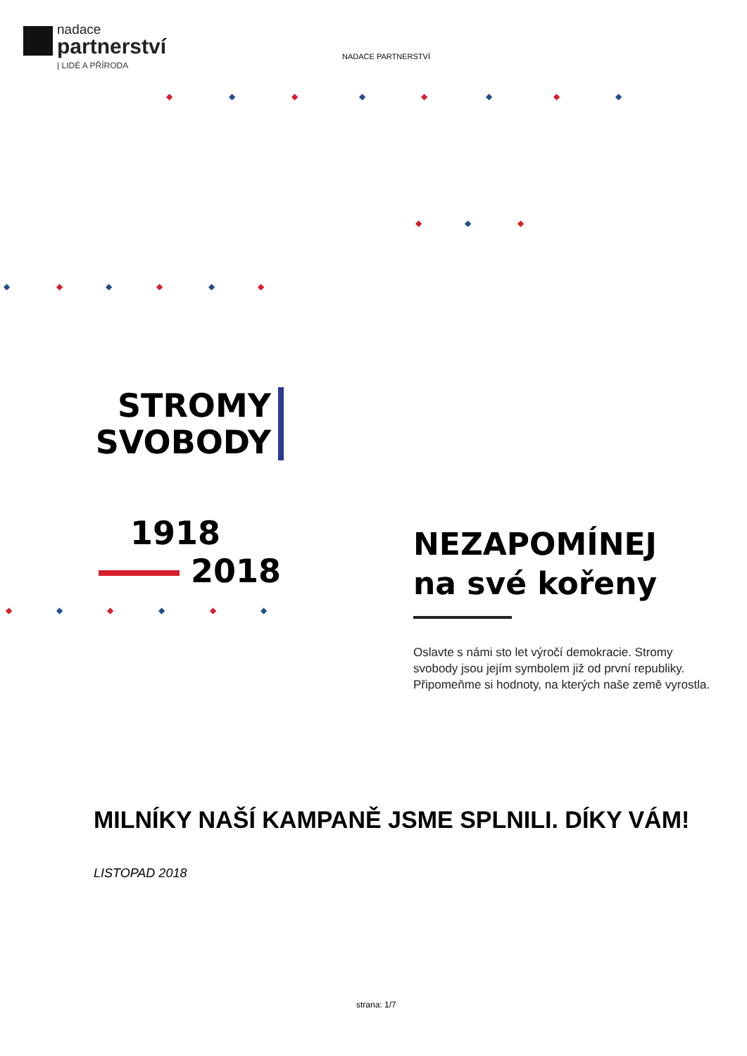nadace
partnerství
| LIDÉ A PŘÍRODA
NADACE PARTNERSTVÍ
◆ ◆ ◆ ◆ ◆ ◆ ◆ ◆
◆ ◆ ◆
◆ ◆ ◆ ◆ ◆ ◆
STROMY
SVOBODY
1918
2018
NEZAPOMÍNEJ
na své kořeny
Oslavte s námi sto let výročí demokracie. Stromy svobody jsou jejím symbolem již od první republiky. Připomeňme si hodnoty, na kterých naše země vyrostla.
◆ ◆ ◆ ◆ ◆ ◆
MILNÍKY NAŠÍ KAMPANĚ JSME SPLNILI. DÍKY VÁM!
LISTOPAD 2018
strana: 1/7